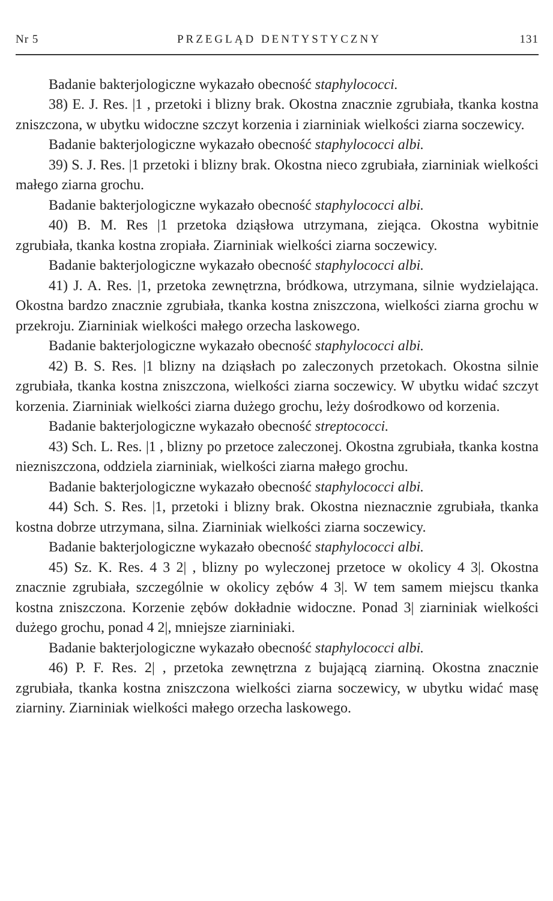Nr 5 PRZEGLĄD DENTYSTYCZNY 131
Badanie bakterjologiczne wykazało obecność staphylococci.
38) E. J. Res. |1 , przetoki i blizny brak. Okostna znacznie zgrubiała, tkanka kostna zniszczona, w ubytku widoczne szczyt korzenia i ziarniniak wielkości ziarna soczewicy.
Badanie bakterjologiczne wykazało obecność staphylococci albi.
39) S. J. Res. |1 przetoki i blizny brak. Okostna nieco zgrubiała, ziarniniak wielkości małego ziarna grochu.
Badanie bakterjologiczne wykazało obecność staphylococci albi.
40) B. M. Res |1 przetoka dziąsłowa utrzymana, ziejąca. Okostna wybitnie zgrubiała, tkanka kostna zropiała. Ziarniniak wielkości ziarna soczewicy.
Badanie bakterjologiczne wykazało obecność staphylococci albi.
41) J. A. Res. |1, przetoka zewnętrzna, bródkowa, utrzymana, silnie wydzielająca. Okostna bardzo znacznie zgrubiała, tkanka kostna zniszczona, wielkości ziarna grochu w przekroju. Ziarniniak wielkości małego orzecha laskowego.
Badanie bakterjologiczne wykazało obecność staphylococci albi.
42) B. S. Res. |1 blizny na dziąsłach po zaleczonych przetokach. Okostna silnie zgrubiała, tkanka kostna zniszczona, wielkości ziarna soczewicy. W ubytku widać szczyt korzenia. Ziarniniak wielkości ziarna dużego grochu, leży dośrodkowo od korzenia.
Badanie bakterjologiczne wykazało obecność streptococci.
43) Sch. L. Res. |1 , blizny po przetoce zaleczonej. Okostna zgrubiała, tkanka kostna niezniszczona, oddziela ziarniniak, wielkości ziarna małego grochu.
Badanie bakterjologiczne wykazało obecność staphylococci albi.
44) Sch. S. Res. |1, przetoki i blizny brak. Okostna nieznacznie zgrubiała, tkanka kostna dobrze utrzymana, silna. Ziarniniak wielkości ziarna soczewicy.
Badanie bakterjologiczne wykazało obecność staphylococci albi.
45) Sz. K. Res. 4 3 2| , blizny po wyleczonej przetoce w okolicy 4 3|. Okostna znacznie zgrubiała, szczególnie w okolicy zębów 4 3|. W tem samem miejscu tkanka kostna zniszczona. Korzenie zębów dokładnie widoczne. Ponad 3| ziarniniak wielkości dużego grochu, ponad 4 2|, mniejsze ziarniniaki.
Badanie bakterjologiczne wykazało obecność staphylococci albi.
46) P. F. Res. 2| , przetoka zewnętrzna z bujającą ziarniną. Okostna znacznie zgrubiała, tkanka kostna zniszczona wielkości ziarna soczewicy, w ubytku widać masę ziarniny. Ziarniniak wielkości małego orzecha laskowego.